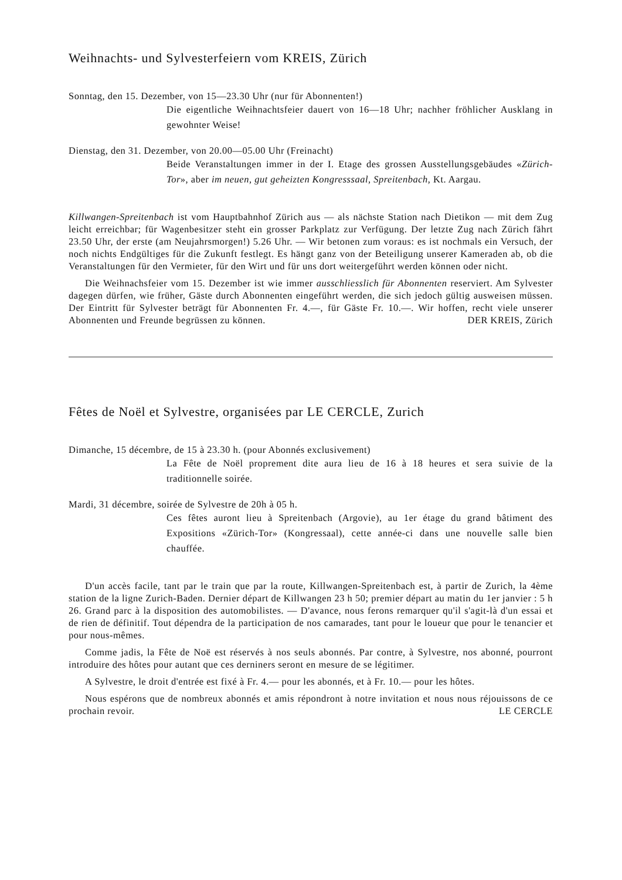Weihnachts- und Sylvesterfeiern vom KREIS, Zürich
Sonntag, den 15. Dezember, von 15—23.30 Uhr (nur für Abonnenten!)
Die eigentliche Weihnachtsfeier dauert von 16—18 Uhr; nachher fröhlicher Ausklang in gewohnter Weise!
Dienstag, den 31. Dezember, von 20.00—05.00 Uhr (Freinacht)
Beide Veranstaltungen immer in der I. Etage des grossen Ausstellungsgebäudes «Zürich-Tor», aber im neuen, gut geheizten Kongresssaal, Spreitenbach, Kt. Aargau.
Killwangen-Spreitenbach ist vom Hauptbahnhof Zürich aus — als nächste Station nach Dietikon — mit dem Zug leicht erreichbar; für Wagenbesitzer steht ein grosser Parkplatz zur Verfügung. Der letzte Zug nach Zürich fährt 23.50 Uhr, der erste (am Neujahrsmorgen!) 5.26 Uhr. — Wir betonen zum voraus: es ist nochmals ein Versuch, der noch nichts Endgültiges für die Zukunft festlegt. Es hängt ganz von der Beteiligung unserer Kameraden ab, ob die Veranstaltungen für den Vermieter, für den Wirt und für uns dort weitergeführt werden können oder nicht.
Die Weihnachsfeier vom 15. Dezember ist wie immer ausschliesslich für Abonnenten reserviert. Am Sylvester dagegen dürfen, wie früher, Gäste durch Abonnenten eingeführt werden, die sich jedoch gültig ausweisen müssen. Der Eintritt für Sylvester beträgt für Abonnenten Fr. 4.—, für Gäste Fr. 10.—. Wir hoffen, recht viele unserer Abonnenten und Freunde begrüssen zu können. DER KREIS, Zürich
Fêtes de Noël et Sylvestre, organisées par LE CERCLE, Zurich
Dimanche, 15 décembre, de 15 à 23.30 h. (pour Abonnés exclusivement)
La Fête de Noël proprement dite aura lieu de 16 à 18 heures et sera suivie de la traditionnelle soirée.
Mardi, 31 décembre, soirée de Sylvestre de 20h à 05 h.
Ces fêtes auront lieu à Spreitenbach (Argovie), au 1er étage du grand bâtiment des Expositions «Zürich-Tor» (Kongressaal), cette année-ci dans une nouvelle salle bien chauffée.
D'un accès facile, tant par le train que par la route, Killwangen-Spreitenbach est, à partir de Zurich, la 4ème station de la ligne Zurich-Baden. Dernier départ de Killwangen 23 h 50; premier départ au matin du 1er janvier : 5 h 26. Grand parc à la disposition des automobilistes. — D'avance, nous ferons remarquer qu'il s'agit-là d'un essai et de rien de définitif. Tout dépendra de la participation de nos camarades, tant pour le loueur que pour le tenancier et pour nous-mêmes.
Comme jadis, la Fête de Noë est réservés à nos seuls abonnés. Par contre, à Sylvestre, nos abonné, pourront introduire des hôtes pour autant que ces derniners seront en mesure de se légitimer.
A Sylvestre, le droit d'entrée est fixé à Fr. 4.— pour les abonnés, et à Fr. 10.— pour les hôtes.
Nous espérons que de nombreux abonnés et amis répondront à notre invitation et nous nous réjouissons de ce prochain revoir. LE CERCLE